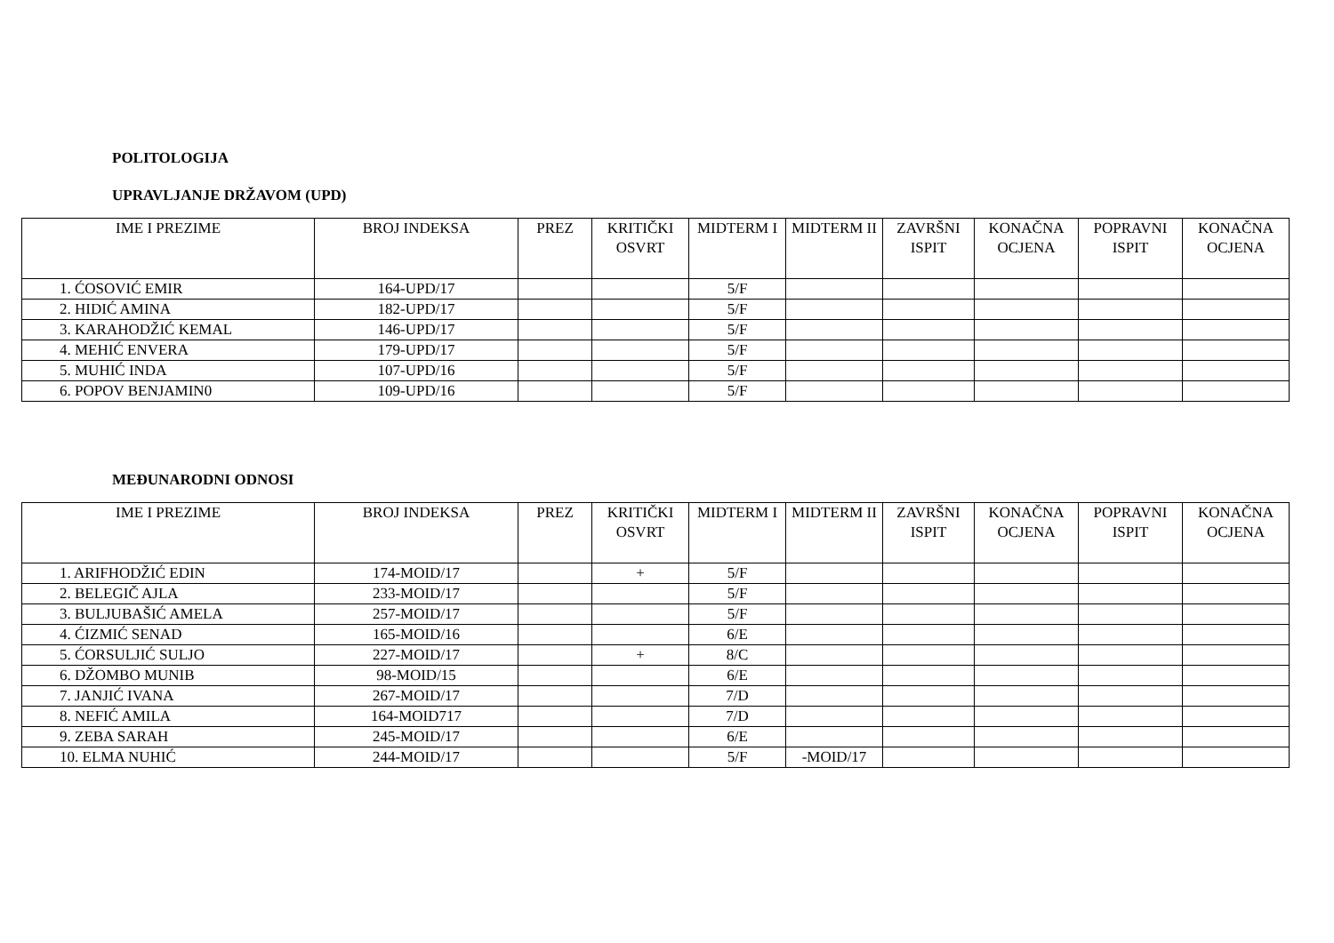POLITOLOGIJA
UPRAVLJANJE DRŽAVOM (UPD)
| IME I PREZIME | BROJ INDEKSA | PREZ | KRITIČKI OSVRT | MIDTERM I | MIDTERM II | ZAVRŠNI ISPIT | KONAČNA OCJENA | POPRAVNI ISPIT | KONAČNA OCJENA |
| --- | --- | --- | --- | --- | --- | --- | --- | --- | --- |
| 1. ĆOSOVIĆ EMIR | 164-UPD/17 | | | 5/F | | | | | |
| 2. HIDIĆ AMINA | 182-UPD/17 | | | 5/F | | | | | |
| 3. KARAHODŽIĆ KEMAL | 146-UPD/17 | | | 5/F | | | | | |
| 4. MEHIĆ ENVERA | 179-UPD/17 | | | 5/F | | | | | |
| 5. MUHIĆ INDA | 107-UPD/16 | | | 5/F | | | | | |
| 6. POPOV BENJAMIN0 | 109-UPD/16 | | | 5/F | | | | | |
MEĐUNARODNI ODNOSI
| IME I PREZIME | BROJ INDEKSA | PREZ | KRITIČKI OSVRT | MIDTERM I | MIDTERM II | ZAVRŠNI ISPIT | KONAČNA OCJENA | POPRAVNI ISPIT | KONAČNA OCJENA |
| --- | --- | --- | --- | --- | --- | --- | --- | --- | --- |
| 1. ARIFHODŽIĆ EDIN | 174-MOID/17 | | + | 5/F | | | | | |
| 2. BELEGIČ AJLA | 233-MOID/17 | | | 5/F | | | | | |
| 3. BULJUBAŠIĆ AMELA | 257-MOID/17 | | | 5/F | | | | | |
| 4. ĆIZMIĆ SENAD | 165-MOID/16 | | | 6/E | | | | | |
| 5. ĆORSULJIĆ SULJO | 227-MOID/17 | | + | 8/C | | | | | |
| 6. DŽOMBO MUNIB | 98-MOID/15 | | | 6/E | | | | | |
| 7. JANJIĆ IVANA | 267-MOID/17 | | | 7/D | | | | | |
| 8. NEFIĆ AMILA | 164-MOID717 | | | 7/D | | | | | |
| 9. ZEBA SARAH | 245-MOID/17 | | | 6/E | | | | | |
| 10. ELMA NUHIĆ | 244-MOID/17 | | | 5/F | -MOID/17 | | | | |